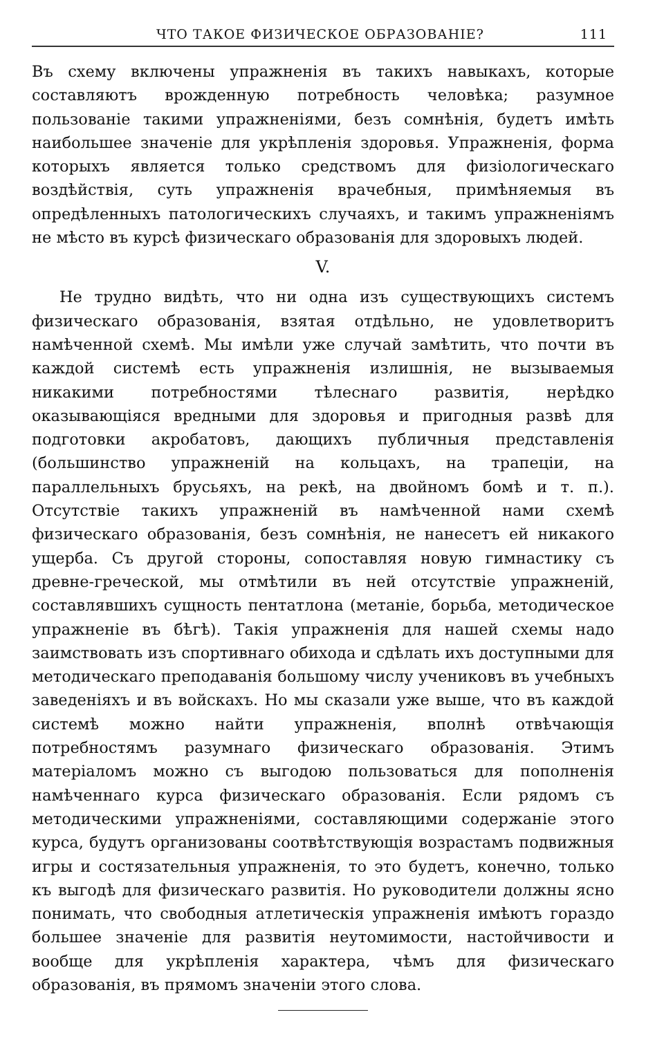ЧТО ТАКОЕ ФИЗИЧЕСКОЕ ОБРАЗОВАНІЕ? 111
Въ схему включены упражненія въ такихъ навыкахъ, которые составляютъ врожденную потребность человѣка; разумное пользованіе такими упражненіями, безъ сомнѣнія, будетъ имѣть наибольшее значеніе для укрѣпленія здоровья. Упражненія, форма которыхъ является только средствомъ для физіологическаго воздѣйствія, суть упражненія врачебныя, примѣняемыя въ опредѣленныхъ патологическихъ случаяхъ, и такимъ упражненіямъ не мѣсто въ курсѣ физическаго образованія для здоровыхъ людей.
V.
Не трудно видѣть, что ни одна изъ существующихъ системъ физическаго образованія, взятая отдѣльно, не удовлетворитъ намѣченной схемѣ. Мы имѣли уже случай замѣтить, что почти въ каждой системѣ есть упражненія излишнія, не вызываемыя никакими потребностями тѣлеснаго развитія, нерѣдко оказывающіяся вредными для здоровья и пригодныя развѣ для подготовки акробатовъ, дающихъ публичныя представленія (большинство упражненій на кольцахъ, на трапеціи, на параллельныхъ брусьяхъ, на рекѣ, на двойномъ бомѣ и т. п.). Отсутствіе такихъ упражненій въ намѣченной нами схемѣ физическаго образованія, безъ сомнѣнія, не нанесетъ ей никакого ущерба. Съ другой стороны, сопоставляя новую гимнастику съ древне-греческой, мы отмѣтили въ ней отсутствіе упражненій, составлявшихъ сущность пентатлона (метаніе, борьба, методическое упражненіе въ бѣгѣ). Такія упражненія для нашей схемы надо заимствовать изъ спортивнаго обихода и сдѣлать ихъ доступными для методическаго преподаванія большому числу учениковъ въ учебныхъ заведеніяхъ и въ войскахъ. Но мы сказали уже выше, что въ каждой системѣ можно найти упражненія, вполнѣ отвѣчающія потребностямъ разумнаго физическаго образованія. Этимъ матеріаломъ можно съ выгодою пользоваться для пополненія намѣченнаго курса физическаго образованія. Если рядомъ съ методическими упражненіями, составляющими содержаніе этого курса, будутъ организованы соотвѣтствующія возрастамъ подвижныя игры и состязательныя упражненія, то это будетъ, конечно, только къ выгодѣ для физическаго развитія. Но руководители должны ясно понимать, что свободныя атлетическія упражненія имѣютъ гораздо большее значеніе для развитія неутомимости, настойчивости и вообще для укрѣпленія характера, чѣмъ для физическаго образованія, въ прямомъ значеніи этого слова.